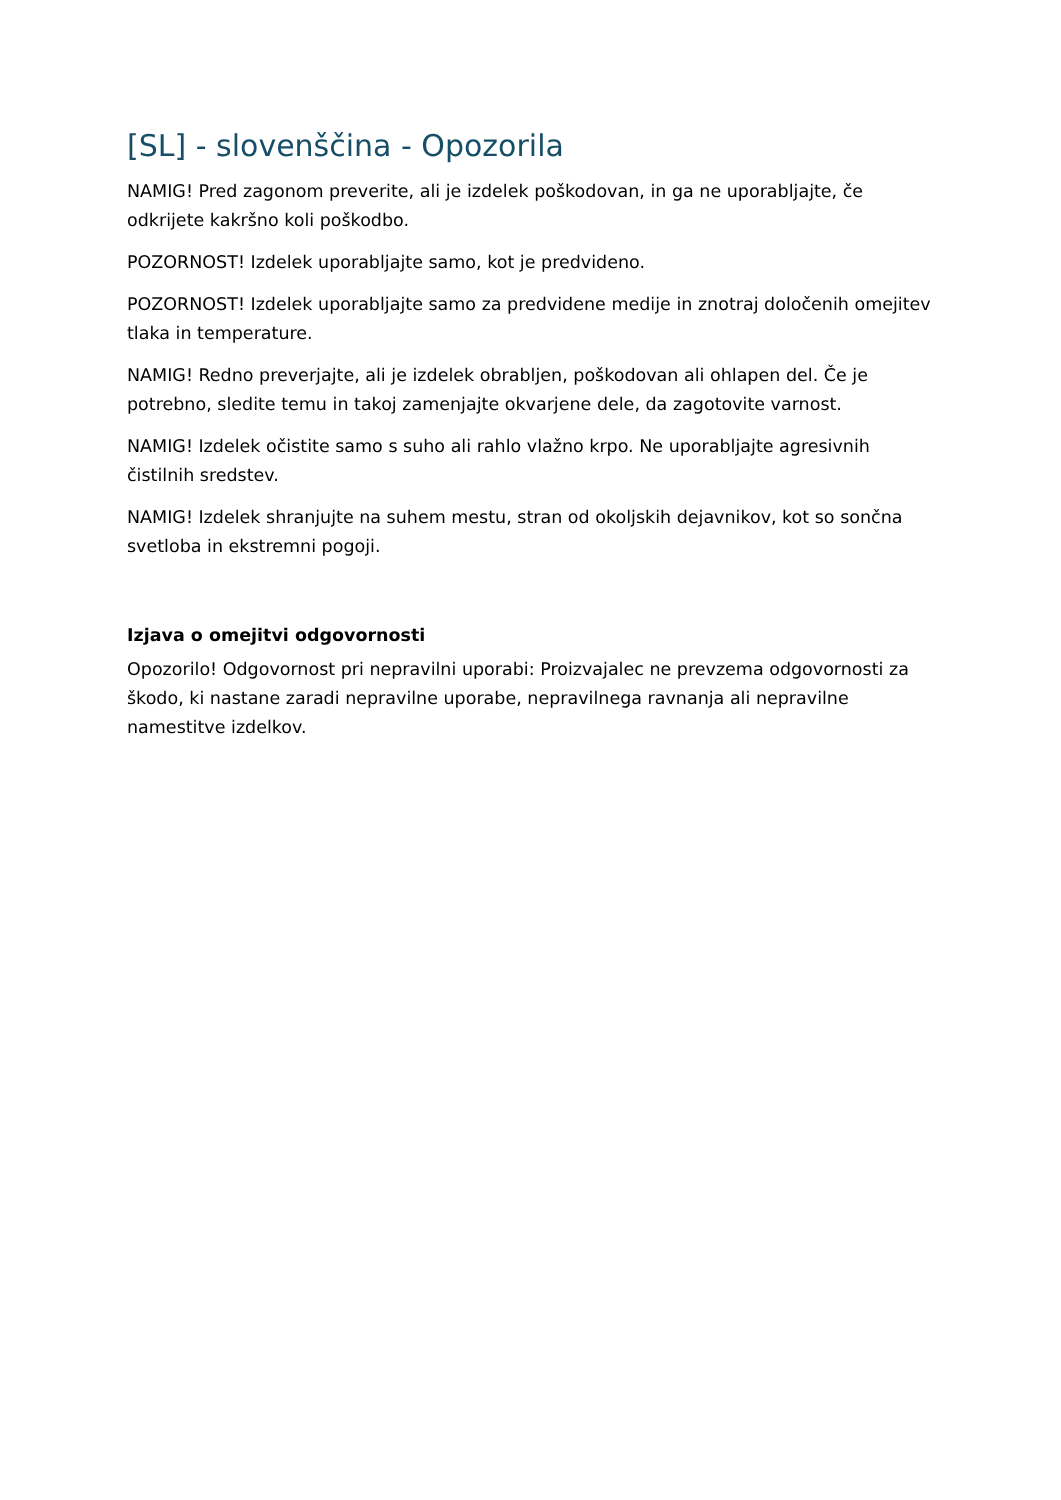[SL] - slovenščina - Opozorila
NAMIG! Pred zagonom preverite, ali je izdelek poškodovan, in ga ne uporabljajte, če odkrijete kakršno koli poškodbo.
POZORNOST! Izdelek uporabljajte samo, kot je predvideno.
POZORNOST! Izdelek uporabljajte samo za predvidene medije in znotraj določenih omejitev tlaka in temperature.
NAMIG! Redno preverjajte, ali je izdelek obrabljen, poškodovan ali ohlapen del. Če je potrebno, sledite temu in takoj zamenjajte okvarjene dele, da zagotovite varnost.
NAMIG! Izdelek očistite samo s suho ali rahlo vlažno krpo. Ne uporabljajte agresivnih čistilnih sredstev.
NAMIG! Izdelek shranjujte na suhem mestu, stran od okoljskih dejavnikov, kot so sončna svetloba in ekstremni pogoji.
Izjava o omejitvi odgovornosti
Opozorilo! Odgovornost pri nepravilni uporabi: Proizvajalec ne prevzema odgovornosti za škodo, ki nastane zaradi nepravilne uporabe, nepravilnega ravnanja ali nepravilne namestitve izdelkov.